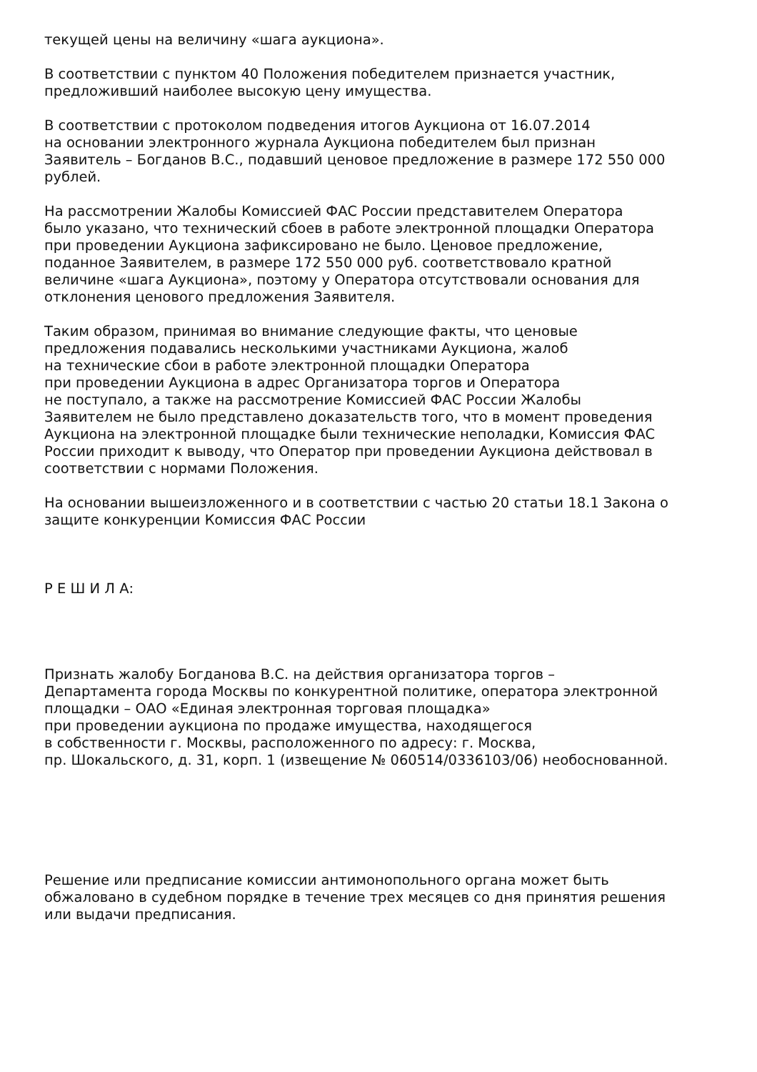текущей цены на величину «шага аукциона».
В соответствии с пунктом 40 Положения победителем признается участник,
предложивший наиболее высокую цену имущества.
В соответствии с протоколом подведения итогов Аукциона от 16.07.2014
на основании электронного журнала Аукциона победителем был признан
Заявитель – Богданов В.С., подавший ценовое предложение в размере 172 550 000
рублей.
На рассмотрении Жалобы Комиссией ФАС России представителем Оператора
было указано, что технический сбоев в работе электронной площадки Оператора
при проведении Аукциона зафиксировано не было. Ценовое предложение,
поданное Заявителем, в размере 172 550 000 руб. соответствовало кратной
величине «шага Аукциона», поэтому у Оператора отсутствовали основания для
отклонения ценового предложения Заявителя.
Таким образом, принимая во внимание следующие факты, что ценовые
предложения подавались несколькими участниками Аукциона, жалоб
на технические сбои в работе электронной площадки Оператора
при проведении Аукциона в адрес Организатора торгов и Оператора
не поступало, а также на рассмотрение Комиссией ФАС России Жалобы
Заявителем не было представлено доказательств того, что в момент проведения
Аукциона на электронной площадке были технические неполадки, Комиссия ФАС
России приходит к выводу, что Оператор при проведении Аукциона действовал в
соответствии с нормами Положения.
На основании вышеизложенного и в соответствии с частью 20 статьи 18.1 Закона о
защите конкуренции Комиссия ФАС России
Р Е Ш И Л А:
Признать жалобу Богданова В.С. на действия организатора торгов –
Департамента города Москвы по конкурентной политике, оператора электронной
площадки – ОАО «Единая электронная торговая площадка»
при проведении аукциона по продаже имущества, находящегося
в собственности г. Москвы, расположенного по адресу: г. Москва,
пр. Шокальского, д. 31, корп. 1 (извещение № 060514/0336103/06) необоснованной.
Решение или предписание комиссии антимонопольного органа может быть
обжаловано в судебном порядке в течение трех месяцев со дня принятия решения
или выдачи предписания.